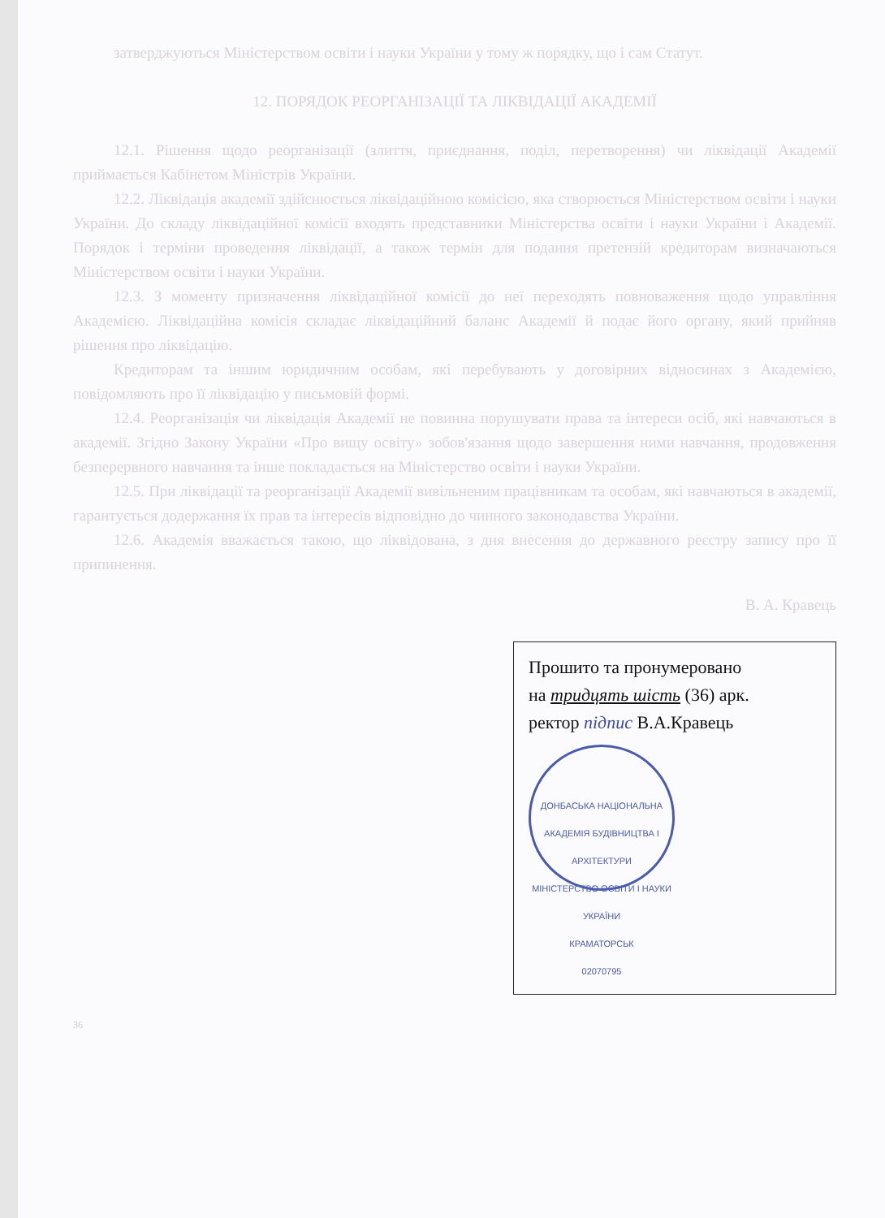затверджуються Міністерством освіти і науки України у тому ж порядку, що і сам Статут.
12. ПОРЯДОК РЕОРГАНІЗАЦІЇ ТА ЛІКВІДАЦІЇ АКАДЕМІЇ
12.1. Рішення щодо реорганізації (злиття, приєднання, поділ, перетворення) чи ліквідації Академії приймається Кабінетом Міністрів України.
12.2. Ліквідація академії здійснюється ліквідаційною комісією, яка створюється Міністерством освіти і науки України. До складу ліквідаційної комісії входять представники Міністерства освіти і науки України і Академії. Порядок і терміни проведення ліквідації, а також термін для подання претензій кредиторам визначаються Міністерством освіти і науки України.
12.3. З моменту призначення ліквідаційної комісії до неї переходять повноваження щодо управління Академією. Ліквідаційна комісія складає ліквідаційний баланс Академії й подає його органу, який прийняв рішення про ліквідацію.
Кредиторам та іншим юридичним особам, які перебувають у договірних відносинах з Академією, повідомляють про її ліквідацію у письмовій формі.
12.4. Реорганізація чи ліквідація Академії не повинна порушувати права та інтереси осіб, які навчаються в академії. Згідно Закону України «Про вищу освіту» зобов'язання щодо завершення ними навчання, продовження безперервного навчання та інше покладається на Міністерство освіти і науки України.
12.5. При ліквідації та реорганізації Академії вивільненим працівникам та особам, які навчаються в академії, гарантується додержання їх прав та інтересів відповідно до чинного законодавства України.
12.6. Академія вважається такою, що ліквідована, з дня внесення до державного реєстру запису про її припинення.
В. А. Кравець
Прошито та пронумеровано
на тридцять шість (36) арк.
ректор підпис В.А.Кравець
ДОНБАСЬКА НАЦІОНАЛЬНА АКАДЕМІЯ БУДІВНИЦТВА І АРХІТЕКТУРИ
МІНІСТЕРСТВО ОСВІТИ І НАУКИ УКРАЇНИ
КРАМАТОРСЬК
02070795
36